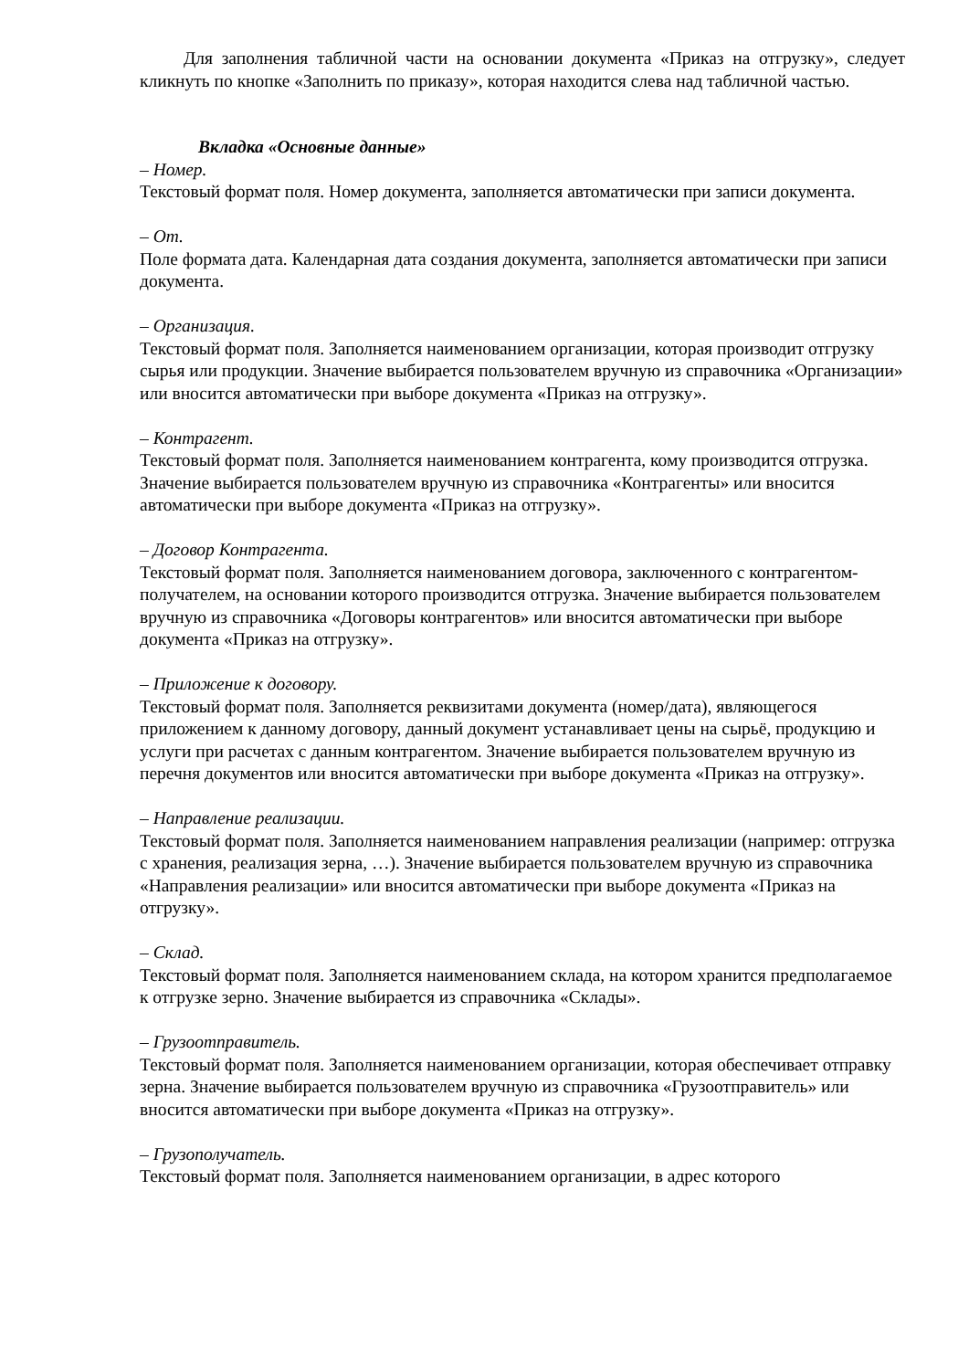Для заполнения табличной части на основании документа «Приказ на отгрузку», следует кликнуть по кнопке «Заполнить по приказу», которая находится слева над табличной частью.
Вкладка «Основные данные»
– Номер.
Текстовый формат поля. Номер документа, заполняется автоматически при записи документа.
– От.
Поле формата дата. Календарная дата создания документа, заполняется автоматически при записи документа.
– Организация.
Текстовый формат поля. Заполняется наименованием организации, которая производит отгрузку сырья или продукции. Значение выбирается пользователем вручную из справочника «Организации» или вносится автоматически при выборе документа «Приказ на отгрузку».
– Контрагент.
Текстовый формат поля. Заполняется наименованием контрагента, кому производится отгрузка. Значение выбирается пользователем вручную из справочника «Контрагенты» или вносится автоматически при выборе документа «Приказ на отгрузку».
– Договор Контрагента.
Текстовый формат поля. Заполняется наименованием договора, заключенного с контрагентом-получателем, на основании которого производится отгрузка. Значение выбирается пользователем вручную из справочника «Договоры контрагентов» или вносится автоматически при выборе документа «Приказ на отгрузку».
– Приложение к договору.
Текстовый формат поля. Заполняется реквизитами документа (номер/дата), являющегося приложением к данному договору, данный документ устанавливает цены на сырьё, продукцию и услуги при расчетах с данным контрагентом. Значение выбирается пользователем вручную из перечня документов или вносится автоматически при выборе документа «Приказ на отгрузку».
– Направление реализации.
Текстовый формат поля. Заполняется наименованием направления реализации (например: отгрузка с хранения, реализация зерна, …). Значение выбирается пользователем вручную из справочника «Направления реализации» или вносится автоматически при выборе документа «Приказ на отгрузку».
– Склад.
Текстовый формат поля. Заполняется наименованием склада, на котором хранится предполагаемое к отгрузке зерно. Значение выбирается из справочника «Склады».
– Грузоотправитель.
Текстовый формат поля. Заполняется наименованием организации, которая обеспечивает отправку зерна. Значение выбирается пользователем вручную из справочника «Грузоотправитель» или вносится автоматически при выборе документа «Приказ на отгрузку».
– Грузополучатель.
Текстовый формат поля. Заполняется наименованием организации, в адрес которого